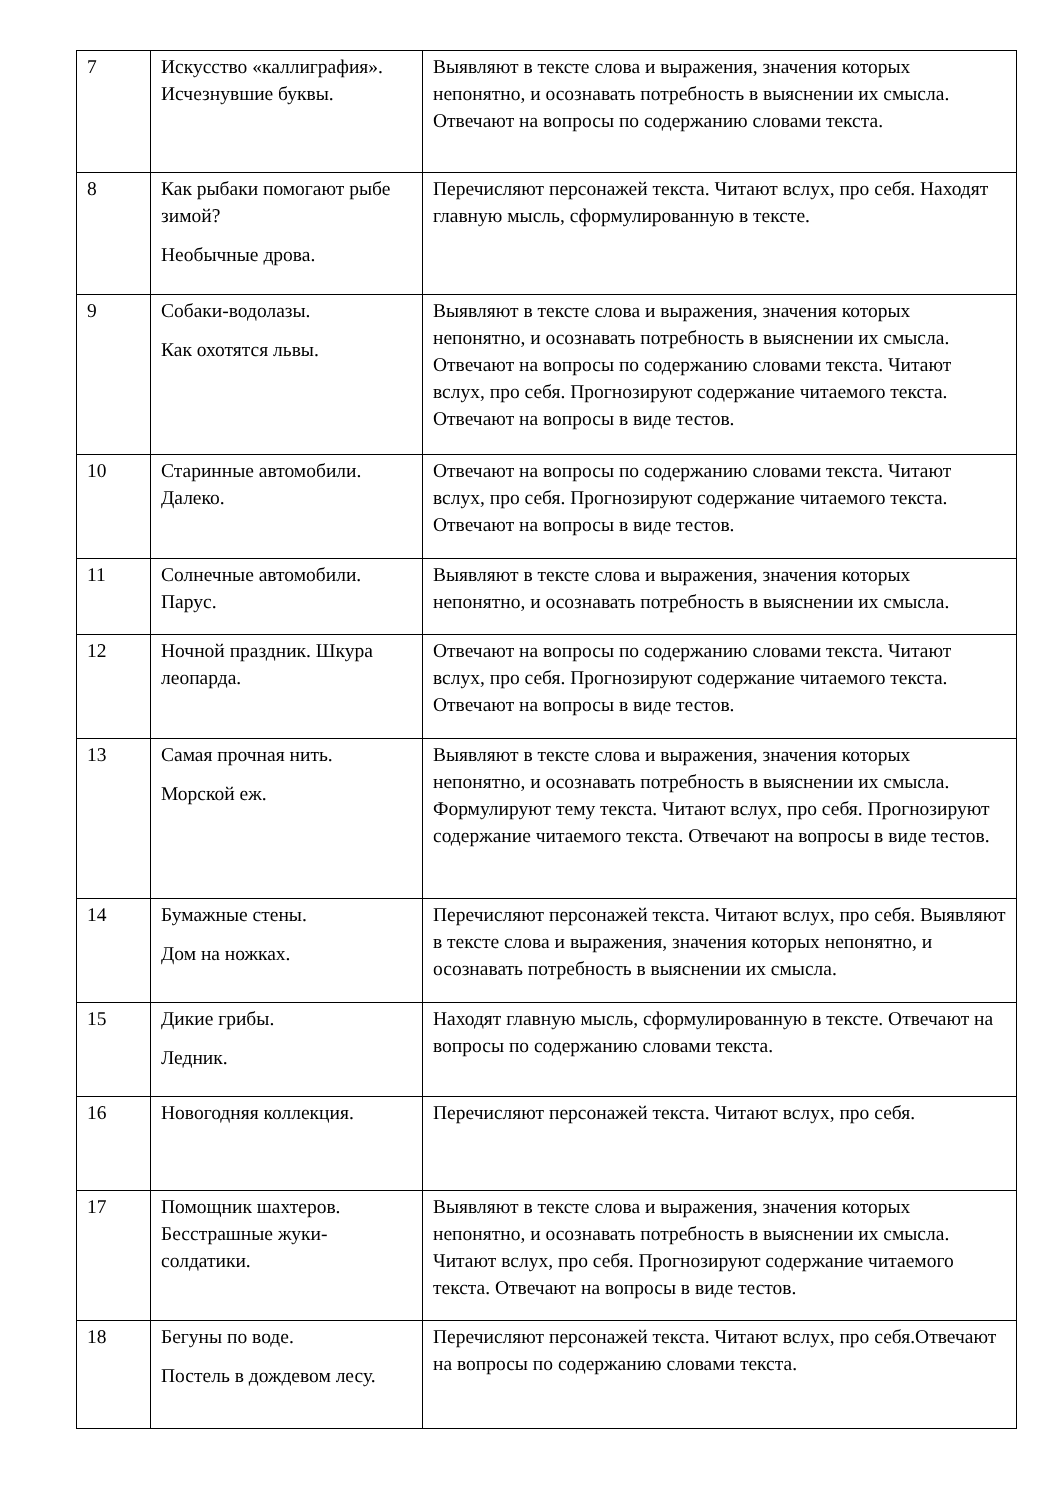| 7 | Искусство «каллиграфия». Исчезнувшие буквы. | Выявляют в тексте слова и выражения, значения которых непонятно, и осознавать потребность в выяснении их смысла. Отвечают на вопросы по содержанию словами текста. |
| 8 | Как рыбаки помогают рыбе зимой? Необычные дрова. | Перечисляют персонажей текста. Читают вслух, про себя. Находят главную мысль, сформулированную в тексте. |
| 9 | Собаки-водолазы. Как охотятся львы. | Выявляют в тексте слова и выражения, значения которых непонятно, и осознавать потребность в выяснении их смысла. Отвечают на вопросы по содержанию словами текста. Читают вслух, про себя. Прогнозируют содержание читаемого текста. Отвечают на вопросы в виде тестов. |
| 10 | Старинные автомобили. Далеко. | Отвечают на вопросы по содержанию словами текста. Читают вслух, про себя. Прогнозируют содержание читаемого текста. Отвечают на вопросы в виде тестов. |
| 11 | Солнечные автомобили. Парус. | Выявляют в тексте слова и выражения, значения которых непонятно, и осознавать потребность в выяснении их смысла. |
| 12 | Ночной праздник. Шкура леопарда. | Отвечают на вопросы по содержанию словами текста. Читают вслух, про себя. Прогнозируют содержание читаемого текста. Отвечают на вопросы в виде тестов. |
| 13 | Самая прочная нить. Морской еж. | Выявляют в тексте слова и выражения, значения которых непонятно, и осознавать потребность в выяснении их смысла. Формулируют тему текста. Читают вслух, про себя. Прогнозируют содержание читаемого текста. Отвечают на вопросы в виде тестов. |
| 14 | Бумажные стены. Дом на ножках. | Перечисляют персонажей текста. Читают вслух, про себя. Выявляют в тексте слова и выражения, значения которых непонятно, и осознавать потребность в выяснении их смысла. |
| 15 | Дикие грибы. Ледник. | Находят главную мысль, сформулированную в тексте. Отвечают на вопросы по содержанию словами текста. |
| 16 | Новогодняя коллекция. | Перечисляют персонажей текста. Читают вслух, про себя. |
| 17 | Помощник шахтеров. Бесстрашные жуки-солдатики. | Выявляют в тексте слова и выражения, значения которых непонятно, и осознавать потребность в выяснении их смысла. Читают вслух, про себя. Прогнозируют содержание читаемого текста. Отвечают на вопросы в виде тестов. |
| 18 | Бегуны по воде. Постель в дождевом лесу. | Перечисляют персонажей текста. Читают вслух, про себя.Отвечают на вопросы по содержанию словами текста. |